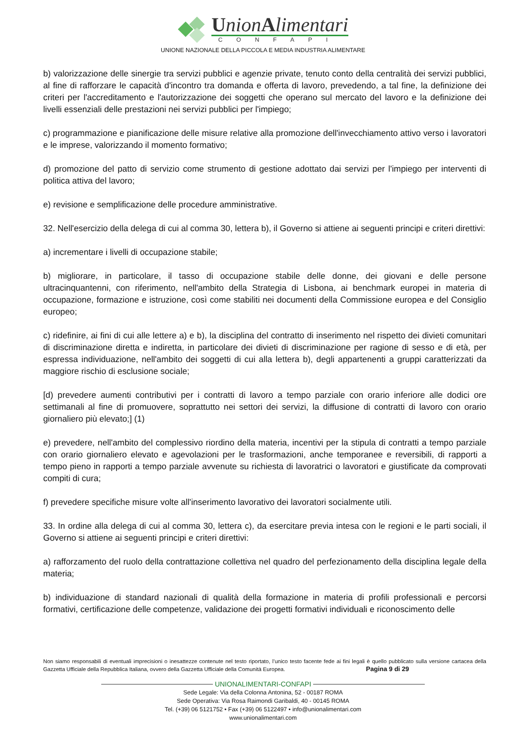UnionAlimentari
CONFAPI
UNIONE NAZIONALE DELLA PICCOLA E MEDIA INDUSTRIA ALIMENTARE
b) valorizzazione delle sinergie tra servizi pubblici e agenzie private, tenuto conto della centralità dei servizi pubblici, al fine di rafforzare le capacità d'incontro tra domanda e offerta di lavoro, prevedendo, a tal fine, la definizione dei criteri per l'accreditamento e l'autorizzazione dei soggetti che operano sul mercato del lavoro e la definizione dei livelli essenziali delle prestazioni nei servizi pubblici per l'impiego;
c) programmazione e pianificazione delle misure relative alla promozione dell'invecchiamento attivo verso i lavoratori e le imprese, valorizzando il momento formativo;
d) promozione del patto di servizio come strumento di gestione adottato dai servizi per l'impiego per interventi di politica attiva del lavoro;
e) revisione e semplificazione delle procedure amministrative.
32. Nell'esercizio della delega di cui al comma 30, lettera b), il Governo si attiene ai seguenti principi e criteri direttivi:
a) incrementare i livelli di occupazione stabile;
b) migliorare, in particolare, il tasso di occupazione stabile delle donne, dei giovani e delle persone ultracinquantenni, con riferimento, nell'ambito della Strategia di Lisbona, ai benchmark europei in materia di occupazione, formazione e istruzione, così come stabiliti nei documenti della Commissione europea e del Consiglio europeo;
c) ridefinire, ai fini di cui alle lettere a) e b), la disciplina del contratto di inserimento nel rispetto dei divieti comunitari di discriminazione diretta e indiretta, in particolare dei divieti di discriminazione per ragione di sesso e di età, per espressa individuazione, nell'ambito dei soggetti di cui alla lettera b), degli appartenenti a gruppi caratterizzati da maggiore rischio di esclusione sociale;
[d) prevedere aumenti contributivi per i contratti di lavoro a tempo parziale con orario inferiore alle dodici ore settimanali al fine di promuovere, soprattutto nei settori dei servizi, la diffusione di contratti di lavoro con orario giornaliero più elevato;] (1)
e) prevedere, nell'ambito del complessivo riordino della materia, incentivi per la stipula di contratti a tempo parziale con orario giornaliero elevato e agevolazioni per le trasformazioni, anche temporanee e reversibili, di rapporti a tempo pieno in rapporti a tempo parziale avvenute su richiesta di lavoratrici o lavoratori e giustificate da comprovati compiti di cura;
f) prevedere specifiche misure volte all'inserimento lavorativo dei lavoratori socialmente utili.
33. In ordine alla delega di cui al comma 30, lettera c), da esercitare previa intesa con le regioni e le parti sociali, il Governo si attiene ai seguenti principi e criteri direttivi:
a) rafforzamento del ruolo della contrattazione collettiva nel quadro del perfezionamento della disciplina legale della materia;
b) individuazione di standard nazionali di qualità della formazione in materia di profili professionali e percorsi formativi, certificazione delle competenze, validazione dei progetti formativi individuali e riconoscimento delle
Non siamo responsabili di eventuali imprecisioni o inesattezze contenute nel testo riportato, l’unico testo facente fede ai fini legali è quello pubblicato sulla versione cartacea della Gazzetta Ufficiale della Repubblica Italiana, ovvero della Gazzetta Ufficiale della Comunità Europea. Pagina 9 di 29
UNIONALIMENTARI-CONFAPI
Sede Legale: Via della Colonna Antonina, 52 - 00187 ROMA
Sede Operativa: Via Rosa Raimondi Garibaldi, 40 - 00145 ROMA
Tel. (+39) 06 5121752 • Fax (+39) 06 5122497 • info@unionalimentari.com
www.unionalimentari.com